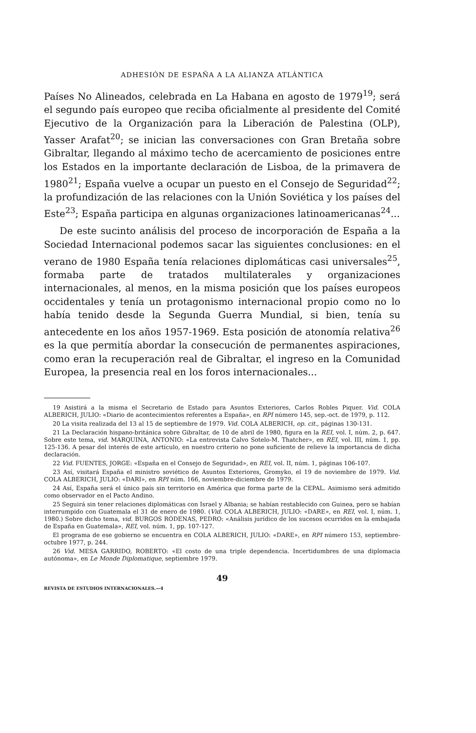ADHESIÓN DE ESPAÑA A LA ALIANZA ATLÁNTICA
Países No Alineados, celebrada en La Habana en agosto de 1979<sup>19</sup>; será el segundo país europeo que reciba oficialmente al presidente del Comité Ejecutivo de la Organización para la Liberación de Palestina (OLP), Yasser Arafat<sup>20</sup>; se inician las conversaciones con Gran Bretaña sobre Gibraltar, llegando al máximo techo de acercamiento de posiciones entre los Estados en la importante declaración de Lisboa, de la primavera de 1980<sup>21</sup>; España vuelve a ocupar un puesto en el Consejo de Seguridad<sup>22</sup>; la profundización de las relaciones con la Unión Soviética y los países del Este<sup>23</sup>; España participa en algunas organizaciones latinoamericanas<sup>24</sup>...
De este sucinto análisis del proceso de incorporación de España a la Sociedad Internacional podemos sacar las siguientes conclusiones: en el verano de 1980 España tenía relaciones diplomáticas casi universales<sup>25</sup>, formaba parte de tratados multilaterales y organizaciones internacionales, al menos, en la misma posición que los países europeos occidentales y tenía un protagonismo internacional propio como no lo había tenido desde la Segunda Guerra Mundial, si bien, tenía su antecedente en los años 1957-1969. Esta posición de atonomía relativa<sup>26</sup> es la que permitía abordar la consecución de permanentes aspiraciones, como eran la recuperación real de Gibraltar, el ingreso en la Comunidad Europea, la presencia real en los foros internacionales...
19 Asistirá a la misma el Secretario de Estado para Asuntos Exteriores, Carlos Robles Piquer. Vid. COLA ALBERICH, JULIO: «Diario de acontecimientos referentes a España», en RPI número 145, sep.-oct. de 1979, p. 112.
20 La visita realizada del 13 al 15 de septiembre de 1979. Vid. COLA ALBERICH, op. cit., páginas 130-131.
21 La Declaración hispano-británica sobre Gibraltar, de 10 de abril de 1980, figura en la REI, vol. I, núm. 2, p. 647. Sobre este tema, vid. MARQUINA, ANTONIO: «La entrevista Calvo Sotelo-M. Thatcher», en REI, vol. III, núm. 1, pp. 125-136. A pesar del interés de este artículo, en nuestro criterio no pone suficiente de relieve la importancia de dicha declaración.
22 Vid. FUENTES, JORGE: «España en el Consejo de Seguridad», en REI, vol. II, núm. 1, páginas 106-107.
23 Así, visitará España el ministro soviético de Asuntos Exteriores, Gromyko, el 19 de noviembre de 1979. Vid. COLA ALBERICH, JULIO: «DARI», en RPI núm. 166, noviembre-diciembre de 1979.
24 Así, España será el único país sin territorio en América que forma parte de la CEPAL. Asimismo será admitido como observador en el Pacto Andino.
25 Seguirá sin tener relaciones diplomáticas con Israel y Albania; se habían restablecido con Guinea, pero se habían interrumpido con Guatemala el 31 de enero de 1980. (Vid. COLA ALBERICH, JULIO: «DARE», en REI, vol. I, núm. 1, 1980.) Sobre dicho tema, vid. BURGOS RÓDENAS, PEDRO: «Análisis jurídico de los sucesos ocurridos en la embajada de España en Guatemala», REI, vol. núm. 1, pp. 107-127.
El programa de ese gobierno se encuentra en COLA ALBERICH, JULIO: «DARE», en RPI número 153, septiembre-octubre 1977, p. 244.
26 Vid. MESA GARRIDO, ROBERTO: «El costo de una triple dependencia. Incertidumbres de una diplomacia autónoma», en Le Monde Diplomatique, septiembre 1979.
49
REVISTA DE ESTUDIOS INTERNACIONALES.—4